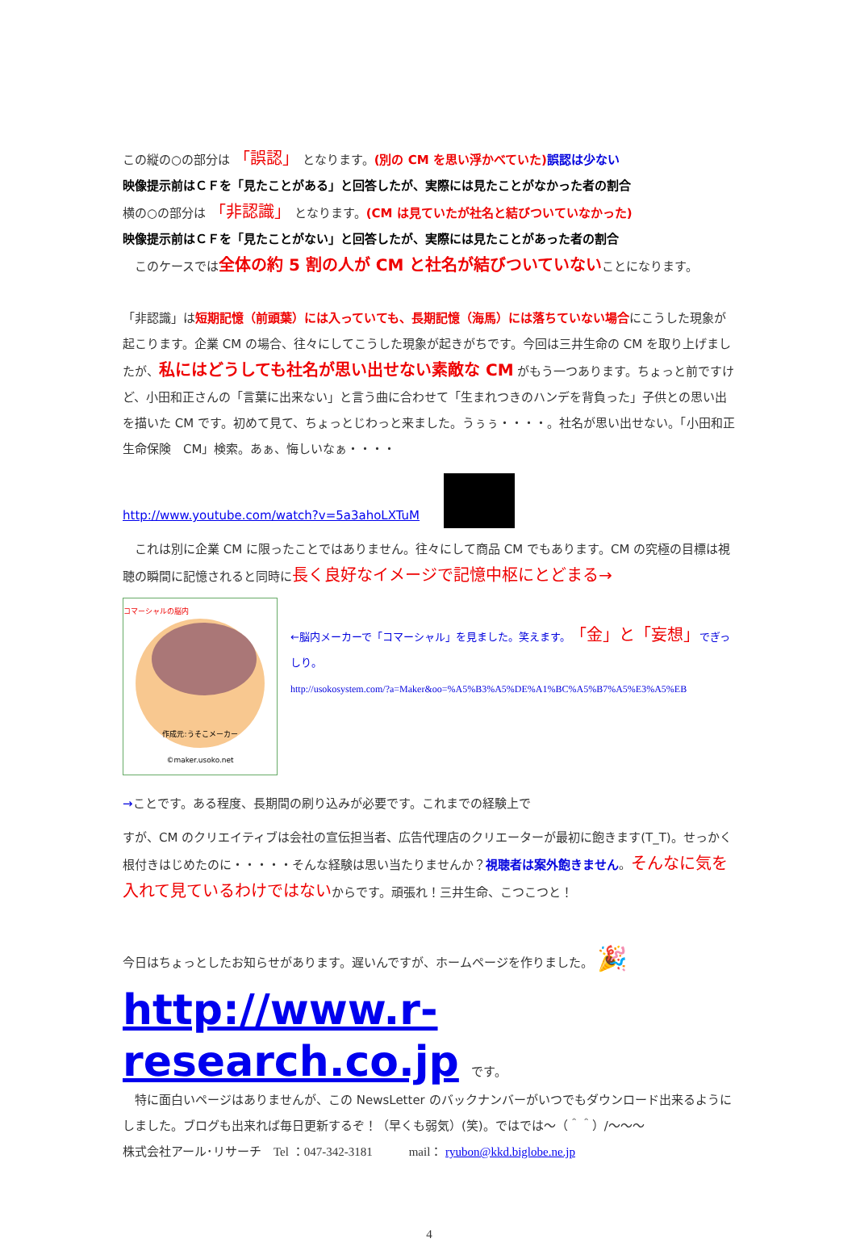この縦の○の部分は 「誤認」 となります。(別の CM を思い浮かべていた) 誤認は少ない
映像提示前はＣＦを「見たことがある」と回答したが、実際には見たことがなかった者の割合
横の○の部分は 「非認識」 となります。(CM は見ていたが社名と結びついていなかった)
映像提示前はＣＦを「見たことがない」と回答したが、実際には見たことがあった者の割合
　このケースでは全体の約 5 割の人が CM と社名が結びついていないことになります。
「非認識」は短期記憶（前頭葉）には入っていても、長期記憶（海馬）には落ちていない場合にこうした現象が起こります。企業 CM の場合、往々にしてこうした現象が起きがちです。今回は三井生命の CM を取り上げましたが、私にはどうしても社名が思い出せない素敵な CM がもう一つあります。ちょっと前ですけど、小田和正さんの「言葉に出来ない」と言う曲に合わせて「生まれつきのハンデを背負った」子供との思い出を描いた CM です。初めて見て、ちょっとじわっと来ました。うぅぅ・・・・。社名が思い出せない。「小田和正　生命保険　CM」検索。あぁ、悔しいなぁ・・・・
http://www.youtube.com/watch?v=5a3ahoLXTuM
　これは別に企業 CM に限ったことではありません。往々にして商品 CM でもあります。CM の究極の目標は視聴の瞬間に記憶されると同時に長く良好なイメージで記憶中枢にとどまる→
コマーシャルの脳内
作成元:うそこメーカー
©maker.usoko.net
←脳内メーカーで「コマーシャル」を見ました。笑えます。「金」と「妄想」でぎっしり。
http://usokosystem.com/?a=Maker&oo=%A5%B3%A5%DE%A1%BC%A5%B7%A5%E3%A5%EB
→ことです。ある程度、長期間の刷り込みが必要です。これまでの経験上で
すが、CM のクリエイティブは会社の宣伝担当者、広告代理店のクリエーターが最初に飽きます(T_T)。せっかく根付きはじめたのに・・・・・そんな経験は思い当たりませんか？視聴者は案外飽きません。そんなに気を入れて見ているわけではないからです。頑張れ！三井生命、こつこつと！
今日はちょっとしたお知らせがあります。遅いんですが、ホームページを作りました。 🎉
http://www.r-research.co.jp　です。
　特に面白いページはありませんが、この NewsLetter のバックナンバーがいつでもダウンロード出来るようにしました。ブログも出来れば毎日更新するぞ！（早くも弱気）(笑)。ではでは～（＾＾）/～～～
株式会社アール･リサーチ　Tel ：047-342-3181　　　mail： ryubon@kkd.biglobe.ne.jp
4